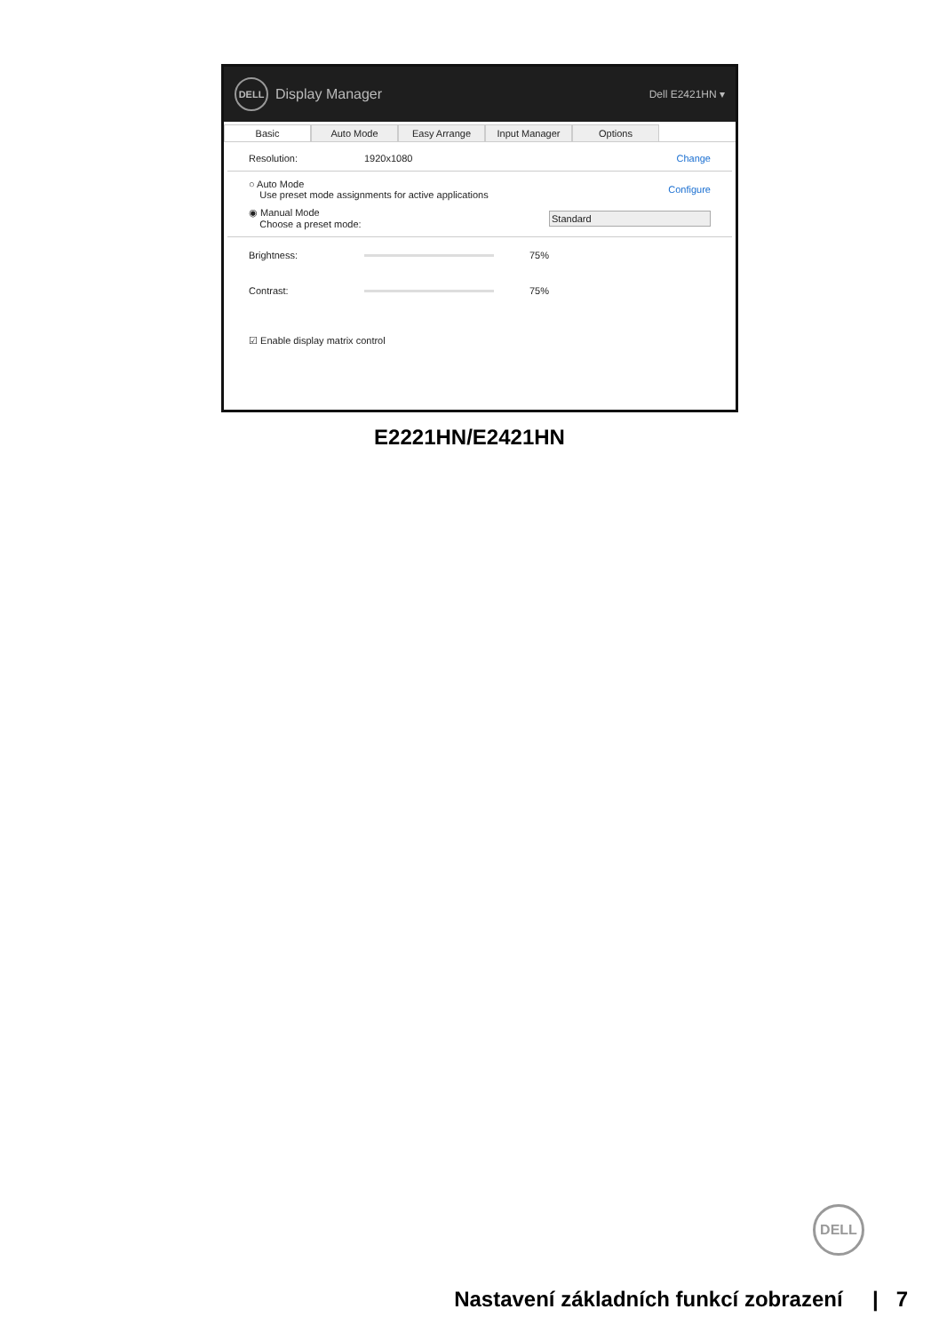DELL Display Manager Dell E2421HN ▾
Basic
Auto Mode
Easy Arrange
Input Manager
Options
Resolution: 1920x1080 Change
○ Auto Mode
Use preset mode assignments for active applications Configure
◉ Manual Mode
Choose a preset mode: Standard
Brightness: 75%
Contrast: 75%
☑ Enable display matrix control
E2221HN/E2421HN
DELL
Nastavení základních funkcí zobrazení | 7